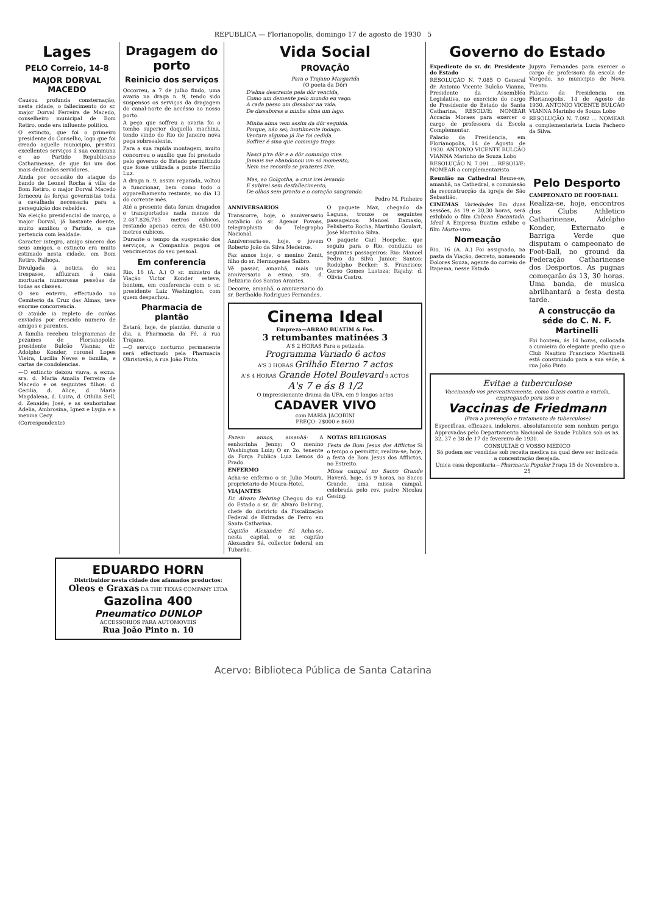REPUBLICA — Florianopolis, domingo 17 de agosto de 1930 5
Lages
PELO Correio, 14-8
MAJOR DORVAL MACEDO
Causou profunda consternação, nesta cidade, o fallecimento do sr. major Dorval Ferreira de Macedo, conselheiro municipal de Bom Retiro, onde era influente politico.
O extincto, que foi o primeiro presidente do Conselho, logo que foi creado aquelle municipio, prestou excellentes serviços á sua communa e ao Partido Republicano Catharinense, de que foi um dos mais dedicados servidores.
Ainda por occasião do ataque do bando de Leonel Rocha á villa de Bom Retiro, o major Dorval Macedo forneceu ás forças governistas toda a cavalhada necessaria para a perseguição dos rebeldes.
Na eleição presidencial de março, o major Dorval, já bastante doente, muito auxiliou o Partido, a que pertencia com lealdade.
Caracter integro, amigo sincero dos seus amigos, o extincto era muito estimado nesta cidade, em Bom Retiro, Palhoça.
Divulgada a noticia do seu trespasse, affluiram á casa mortuaria numerosas pessôas de todas as classes.
O seu enterro, effectuado no Cemiterio da Cruz das Almas, teve enorme concorrencia.
O ataúde ia repleto de corôas enviadas por crescido numero de amigos e parentes.
A familia recebeu telegrammas de pezames de Florianopolis; presidente Bulcão Vianna; dr. Adolpho Konder, coronel Lopes Vieira, Lucilia Neves e familia, e cartas de condolencias.
—O extincto deixou viuva, a exma. sra. d. Maria Amalia Ferreira de Macedo e os seguintes filhos: d. Cecilia, d. Alice, d. Maria Magdalena, d. Luiza, d. Othilia Sell, d. Zenaide; José, e as senhorinhas Adelia, Ambrosina, Ignez e Lygia e a menina Cecy.
(Correspondente)
Dragagem do porto
Reinicio dos serviços
Occorreu, a 7 de julho findo, uma avaria na draga n. 9, tendo sido suspensos os serviços da dragagem do canal-norte de accésso ao nosso porto.
A peça que soffreu a avaria foi o tombo superior daquella machina, tendo vindo do Rio de Janeiro nova peça sobresalente.
Para a sua rapida montagem, muito concorreu o auxilio que foi prestado pelo governo do Estado permittindo que fosse utilizada a ponte Hercilio Luz.
A draga n. 9, assim reparada, voltou a funccionar, bem como todo o apparelhamento restante, no dia 13 do corrente mês.
Até a presente data foram dragados e transportados nada menos de 2.487.826,783 metros cubicos, restando apenas cerca de 450.000 metros cubicos.
Durante o tempo da suspensão dos serviços, a Companhia pagou os vencimentos do seu pessoal.
Em conferencia
Rio, 16 (A. A.) O sr. ministro da Viação Victor Konder esteve, hontem, em conferencia com o sr. presidente Luiz Washington, com quem despachou.
Pharmacia de plantão
Estará, hoje, de plantão, durante o dia, a Pharmacia da Fé, á rua Trajano.
—O serviço nocturno permanente será effectuado pela Pharmacia Ohristovão, á rua João Pinto.
Vida Social
PROVAÇÃO
Para o Trajano Margarida
(O poeta da Dôr)
D'alma descrente pela dôr vencida,
Como um demente pelo mundo eu vago.
A cada passo um dissabor na vida.
De dissabores a minha alma um lago.
Minha alma vem assim da dôr seguida.
Porque, não sei; inutilmente indago.
Ventura alguma já lhe foi cedida.
Soffrer é sina que commigo trago.
Nasci p'ra dôr e a dôr commigo vive.
Jamais me abandonou um só momento,
Nem me recordo se prazeres tive.
Mas, ao Golgotha, a cruz irei levando
E subirei sem desfallecimento,
De olhos sem pranto e o coração sangrando.
Pedro M. Pinheiro
ANNIVERSARIOS
Transcorre, hoje, o anniversario natalicio do sr. Agenor Povoas, telegraphista do Telegrapho Nacional.
Anniversaria-se, hoje, o jovem Roberto João da Silva Medeiros.
Faz annos hoje, o menino Zenit, filho do sr. Hermogenes Saibro.
Vê passar, amanhã, mais um anniversario a exma. sra. d. Belizaria dos Santos Arantes.
Decorre, amanhã, o anniversario do sr. Bertholdo Rodrigues Fernandes.
O paquete Max, chegado da Laguna, trouxe os seguintes passageiros: Manoel Damasio, Felisberto Rocha, Martinho Goulart, José Martinho Silva.
O paquete Carl Hoepcke, que seguiu para o Rio, conduziu os seguintes passageiros: Rio: Manoel Pedro da Silva Junior; Santos: Rodolpho Becker; S. Francisco: Gerso Gomes Lustoza; Itajahy: d. Olivia Castro.
Cinema Ideal
Empreza—ABRAO BUATIM & Fos.
3 retumbantes matinées 3
A'S 2 HORAS Para a petizada
Programma Variado 6 actos
A'S 3 HORAS Grilhão Eterno 7 actos
A'S 4 HORAS Grande Hotel Boulevard 9 ACTOS
A's 7 e ás 8 1/2
O impressionante drama da UFA, em 9 longos actos
CADAVER VIVO
com MARIA JACOBINI
PREÇO: 2$000 e $600
Fazem annos, amanhã: A senhorinha Jenny; O menino Washington Luiz; O sr. 2o. tenente da Força Publica Luiz Lemos do Prado.
ENFERMO
Acha-se enfermo o sr. Julio Moura, proprietario do Moura-Hotel.
VIAJANTES
Dr. Alvaro Behring Chegou do sul do Estado o sr. dr. Alvaro Behring, chefe do districto da Fiscalização Federal de Estradas de Ferro em Santa Catharina.
Capitão Alexandre Sá Acha-se, nesta capital, o sr. capitão Alexandre Sá, collector federal em Tubarão.
NOTAS RELIGIOSAS
Festa de Bom Jesus dos Afflictos Si o tempo o permittir, realiza-se, hoje, a festa de Bom Jesus dos Afflictos, no Estreito.
Missa campal no Sacco Grande Haverá, hoje, ás 9 horas, no Sacco Grande, uma missa campal, celebrada pelo rev. padre Nicolau Gesing.
Governo do Estado
Expediente do sr. dr. Presidente do Estado
RESOLUÇÃO N. 7.085 O General dr. Antonio Vicente Bulcão Vianna, Presidente da Assembléa Legislativa, no exercicio do cargo de Presidente do Estado de Santa Catharina, RESOLVE: NOMEAR Accacia Moraes para exercer o cargo de professora da Escola Complementar.
Palacio da Presidencia, em Florianopolis, 14 de Agosto de 1930. ANTONIO VICENTE BULCÃO VIANNA Marinho de Souza Lobo
RESOLUÇÃO N. 7.091 ... RESOLVE: NOMEAR a complementarista
Jupyra Fernandes para exercer o cargo de professora da escola de Vargedo, no municipio de Nova Trento.
Palacio da Presidencia em Florianopolis, 14 de Agosto de 1930. ANTONIO VICENTE BULCÃO VIANNA Marinho de Souza Lobo
RESOLUÇÃO N. 7.092 ... NOMEAR a complementarista Lucia Pacheco da Silva.
Reunião na Cathedral Reune-se, amanhã, na Cathedral, a commissão da reconstrucção da igreja de São Sebastião.
CINEMAS Variedades Em duas sessões, ás 19 e 20,30 horas, será exhibido o film Cabana Encantada. Ideal A Empresa Buatim exhibe o film Morto-vivo.
Nomeação
Rio, 16 (A. A.) Foi assignado, na pasta da Viação, decreto, nomeando Dolores Souza, agente do correio de Itapema, nesse Estado.
Pelo Desporto
CAMPEONATO DE FOOT-BALL
Realiza-se, hoje, encontros dos Clubs Athletico Catharinense, Adolpho Konder, Externato e Barriga Verde que disputam o campeonato de Foot-Ball, no ground da Federação Catharinense dos Desportos. As pugnas começarão ás 13, 30 horas. Uma banda, de musica abrilhantará a festa desta tarde.
A construcção da séde do C. N. F. Martinelli
Foi hontem, ás 14 horas, collocada a cumieira do elegante predio que o Club Nautico Francisco Martinelli está construindo para a sua séde, á rua João Pinto.
Evitae a tuberculose
Vaccinando-vos preventivamente, como fazeis contra a variola, empregando para isso a
Vaccinas de Friedmann
(Para a prevenção e tratamento da tuberculose)
Especificas, efficazes, indolores, absolutamente sem nenhum perigo. Approvadas pelo Departamento Nacional de Saude Publica sob os ns. 32, 37 e 38 de 17 de fevereiro de 1930.
CONSULTAE O VOSSO MEDICO
Só podem ser vendidas sob receita medica na qual deve ser indicada a concentração desejada.
Unica casa depositaria—Pharmacia Popular Praça 15 de Novembro n. 25
EDUARDO HORN
Distribuidor nesta cidade dos afamados productos:
Oleos e Graxas DA THE TEXAS COMPANY LTDA
Gazolina 400
Pneumatico DUNLOP
ACCESSORIOS PARA AUTOMOVEIS
Rua João Pinto n. 10
Acervo: Biblioteca Pública de Santa Catarina